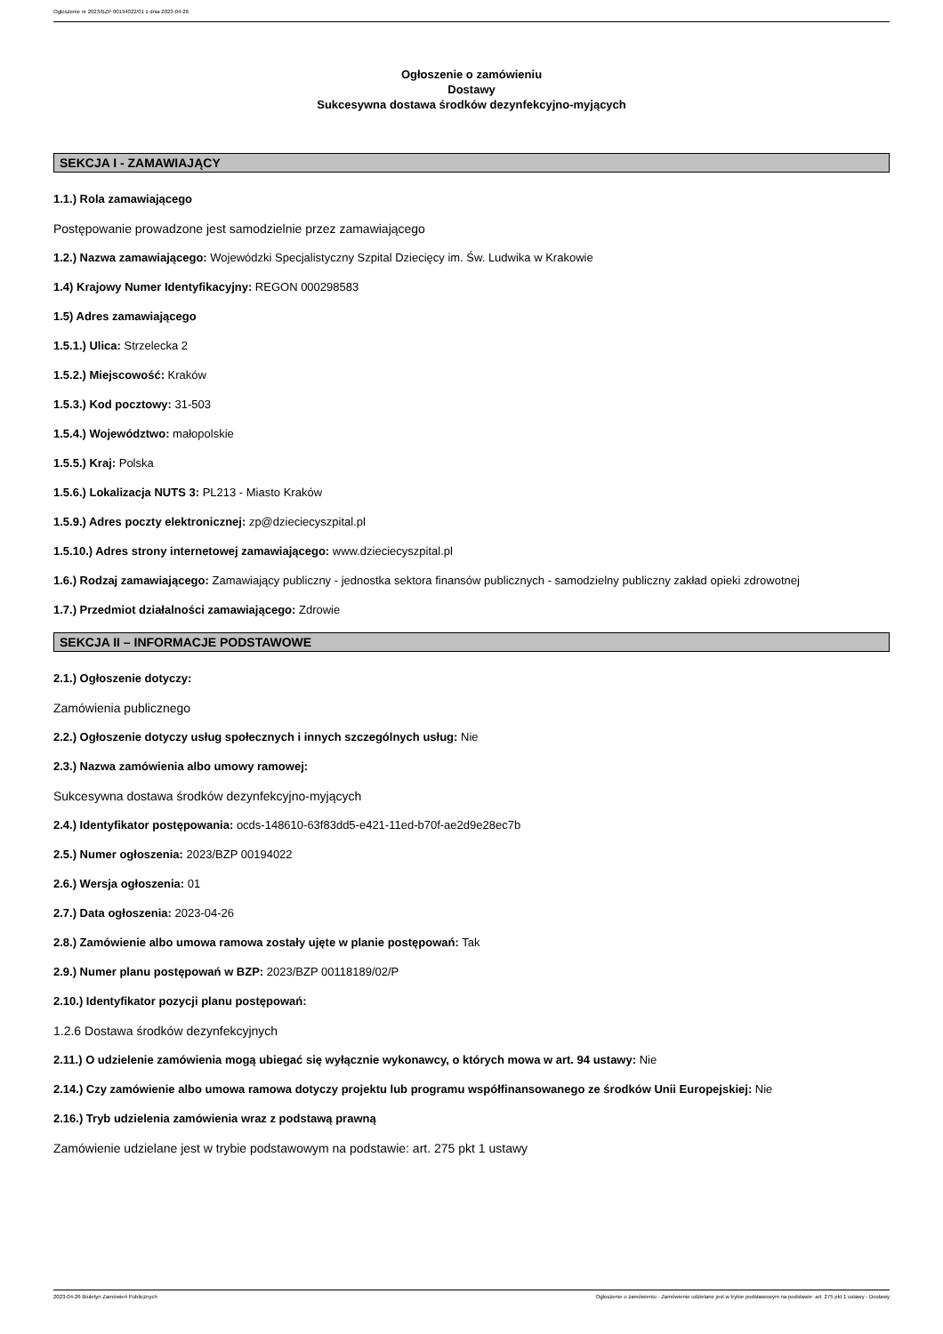Ogłoszenie nr 2023/BZP 00194022/01 z dnia 2023-04-26
Ogłoszenie o zamówieniu
Dostawy
Sukcesywna dostawa środków dezynfekcyjno-myjących
SEKCJA I - ZAMAWIAJĄCY
1.1.) Rola zamawiającego
Postępowanie prowadzone jest samodzielnie przez zamawiającego
1.2.) Nazwa zamawiającego: Wojewódzki Specjalistyczny Szpital Dziecięcy im. Św. Ludwika w Krakowie
1.4) Krajowy Numer Identyfikacyjny: REGON 000298583
1.5) Adres zamawiającego
1.5.1.) Ulica: Strzelecka 2
1.5.2.) Miejscowość: Kraków
1.5.3.) Kod pocztowy: 31-503
1.5.4.) Województwo: małopolskie
1.5.5.) Kraj: Polska
1.5.6.) Lokalizacja NUTS 3: PL213 - Miasto Kraków
1.5.9.) Adres poczty elektronicznej: zp@dzieciecyszpital.pl
1.5.10.) Adres strony internetowej zamawiającego: www.dzieciecyszpital.pl
1.6.) Rodzaj zamawiającego: Zamawiający publiczny - jednostka sektora finansów publicznych - samodzielny publiczny zakład opieki zdrowotnej
1.7.) Przedmiot działalności zamawiającego: Zdrowie
SEKCJA II – INFORMACJE PODSTAWOWE
2.1.) Ogłoszenie dotyczy:
Zamówienia publicznego
2.2.) Ogłoszenie dotyczy usług społecznych i innych szczególnych usług: Nie
2.3.) Nazwa zamówienia albo umowy ramowej:
Sukcesywna dostawa środków dezynfekcyjno-myjących
2.4.) Identyfikator postępowania: ocds-148610-63f83dd5-e421-11ed-b70f-ae2d9e28ec7b
2.5.) Numer ogłoszenia: 2023/BZP 00194022
2.6.) Wersja ogłoszenia: 01
2.7.) Data ogłoszenia: 2023-04-26
2.8.) Zamówienie albo umowa ramowa zostały ujęte w planie postępowań: Tak
2.9.) Numer planu postępowań w BZP: 2023/BZP 00118189/02/P
2.10.) Identyfikator pozycji planu postępowań:
1.2.6 Dostawa środków dezynfekcyjnych
2.11.) O udzielenie zamówienia mogą ubiegać się wyłącznie wykonawcy, o których mowa w art. 94 ustawy: Nie
2.14.) Czy zamówienie albo umowa ramowa dotyczy projektu lub programu współfinansowanego ze środków Unii Europejskiej: Nie
2.16.) Tryb udzielenia zamówienia wraz z podstawą prawną
Zamówienie udzielane jest w trybie podstawowym na podstawie: art. 275 pkt 1 ustawy
2023-04-26 Biuletyn Zamówień Publicznych Ogłoszenie o zamówieniu - Zamówienie udzielane jest w trybie podstawowym na podstawie: art. 275 pkt 1 ustawy - Dostawy